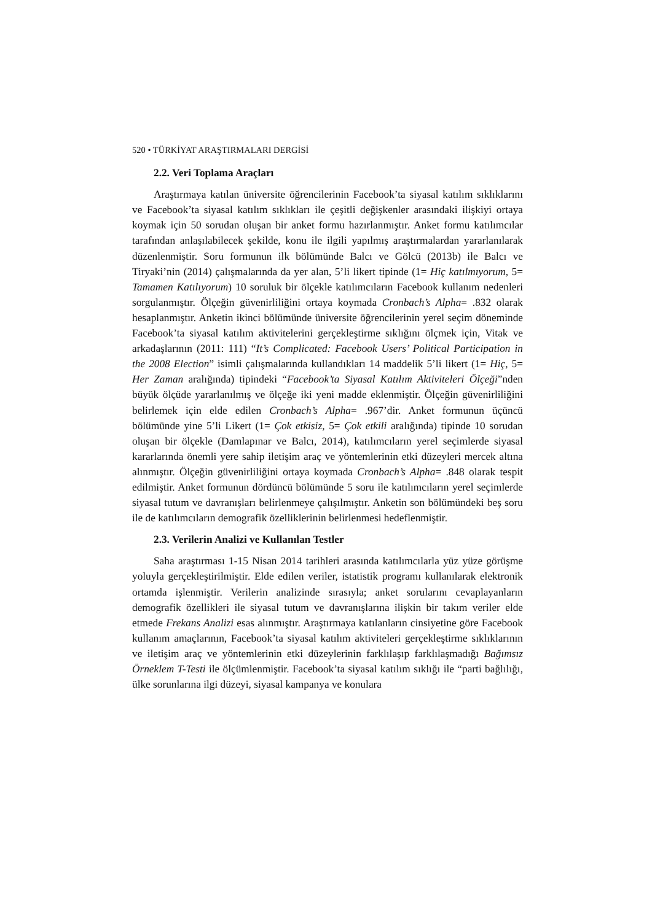520 • TÜRKİYAT ARAŞTIRMALARI DERGİSİ
2.2. Veri Toplama Araçları
Araştırmaya katılan üniversite öğrencilerinin Facebook’ta siyasal katılım sıklıklarını ve Facebook’ta siyasal katılım sıklıkları ile çeşitli değişkenler arasındaki ilişkiyi ortaya koymak için 50 sorudan oluşan bir anket formu hazırlanmıştır. Anket formu katılımcılar tarafından anlaşılabilecek şekilde, konu ile ilgili yapılmış araştırmalardan yararlanılarak düzenlenmiştir. Soru formunun ilk bölümünde Balcı ve Gölcü (2013b) ile Balcı ve Tiryaki’nin (2014) çalışmalarında da yer alan, 5’li likert tipinde (1= Hiç katılmıyorum, 5= Tamamen Katılıyorum) 10 soruluk bir ölçekle katılımcıların Facebook kullanım nedenleri sorgulanmıştır. Ölçeğin güvenirliliğini ortaya koymada Cronbach’s Alpha= .832 olarak hesaplanmıştır. Anketin ikinci bölümünde üniversite öğrencilerinin yerel seçim döneminde Facebook’ta siyasal katılım aktivitelerini gerçekleştirme sıklığını ölçmek için, Vitak ve arkadaşlarının (2011: 111) “It’s Complicated: Facebook Users’ Political Participation in the 2008 Election” isimli çalışmalarında kullandıkları 14 maddelik 5’li likert (1= Hiç, 5= Her Zaman aralığında) tipindeki “Facebook’ta Siyasal Katılım Aktiviteleri Ölçeği”nden büyük ölçüde yararlanılmış ve ölçeğe iki yeni madde eklenmiştir. Ölçeğin güvenirliliğini belirlemek için elde edilen Cronbach’s Alpha= .967’dir. Anket formunun üçüncü bölümünde yine 5’li Likert (1= Çok etkisiz, 5= Çok etkili aralığında) tipinde 10 sorudan oluşan bir ölçekle (Damlapınar ve Balcı, 2014), katılımcıların yerel seçimlerde siyasal kararlarında önemli yere sahip iletişim araç ve yöntemlerinin etki düzeyleri mercek altına alınmıştır. Ölçeğin güvenirliliğini ortaya koymada Cronbach’s Alpha= .848 olarak tespit edilmiştir. Anket formunun dördüncü bölümünde 5 soru ile katılımcıların yerel seçimlerde siyasal tutum ve davranışları belirlenmeye çalışılmıştır. Anketin son bölümündeki beş soru ile de katılımcıların demografik özelliklerinin belirlenmesi hedeflenmiştir.
2.3. Verilerin Analizi ve Kullanılan Testler
Saha araştırması 1-15 Nisan 2014 tarihleri arasında katılımcılarla yüz yüze görüşme yoluyla gerçekleştirilmiştir. Elde edilen veriler, istatistik programı kullanılarak elektronik ortamda işlenmiştir. Verilerin analizinde sırasıyla; anket sorularını cevaplayanların demografik özellikleri ile siyasal tutum ve davranışlarına ilişkin bir takım veriler elde etmede Frekans Analizi esas alınmıştır. Araştırmaya katılanların cinsiyetine göre Facebook kullanım amaçlarının, Facebook’ta siyasal katılım aktiviteleri gerçekleştirme sıklıklarının ve iletişim araç ve yöntemlerinin etki düzeylerinin farklılaşıp farklılaşmadığı Bağımsız Örneklem T-Testi ile ölçümlenmiştir. Facebook’ta siyasal katılım sıklığı ile “parti bağlılığı, ülke sorunlarına ilgi düzeyi, siyasal kampanya ve konulara